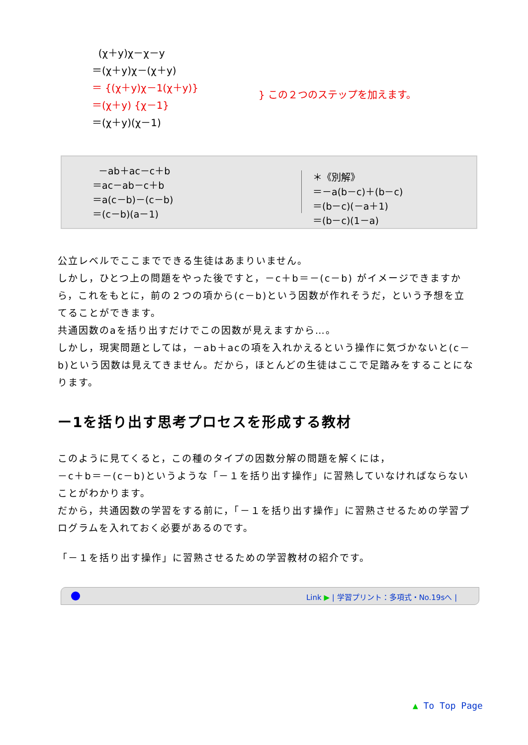(χ＋y)χ－χ－y
＝(χ＋y)χ－(χ＋y)
＝ {(χ＋y)χ－1(χ＋y)}
＝(χ＋y) {χ－1}
＝(χ＋y)(χ－1)
} この２つのステップを加えます。
－ab＋ac－c＋b
＝ac－ab－c＋b
＝a(c－b)－(c－b)
＝(c－b)(a－1)
＊《別解》
＝－a(b－c)＋(b－c)
＝(b－c)(－a＋1)
＝(b－c)(1－a)
公立レベルでここまでできる生徒はあまりいません。
しかし，ひとつ上の問題をやった後ですと，－c＋b＝－(c－b) がイメージできますから，これをもとに，前の２つの項から(c－b)という因数が作れそうだ，という予想を立てることができます。
共通因数のaを括り出すだけでこの因数が見えますから…。
しかし，現実問題としては，－ab＋acの項を入れかえるという操作に気づかないと(c－b)という因数は見えてきません。だから，ほとんどの生徒はここで足踏みをすることになります。
ー1を括り出す思考プロセスを形成する教材
このように見てくると，この種のタイプの因数分解の問題を解くには，
－c＋b＝－(c－b)というような「－１を括り出す操作」に習熟していなければならないことがわかります。
だから，共通因数の学習をする前に，「－１を括り出す操作」に習熟させるための学習プログラムを入れておく必要があるのです。
「－１を括り出す操作」に習熟させるための学習教材の紹介です。
Link ▶ | 学習プリント：多項式・No.19sへ |
▲ To Top Page